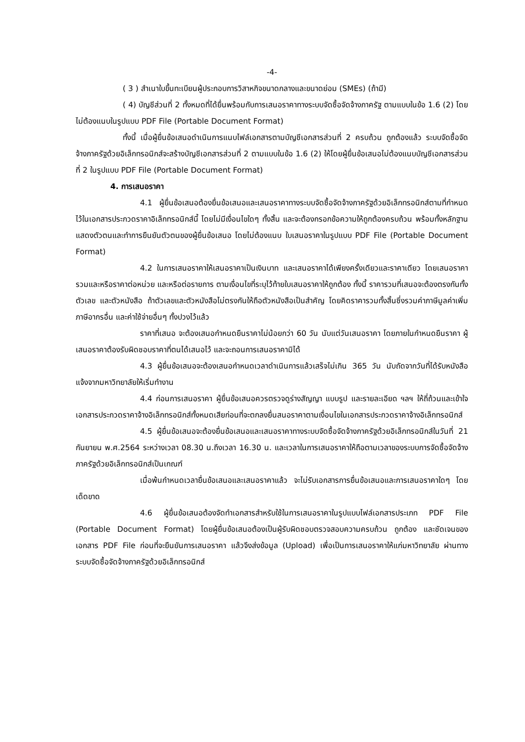-4-
( 3 ) สำเนาใบขึ้นทะเบียนผู้ประกอบการวิสาหกิจขนาดกลางและขนาดย่อม (SMEs) (ถ้ามี)
( 4) บัญชีส่วนที่ 2 ทั้งหมดที่ได้ยื่นพร้อมกับการเสนอราคาทางระบบจัดซื้อจัดจ้างภาครัฐ ตามแบบในข้อ 1.6 (2) โดยไม่ต้องแนบในรูปแบบ PDF File (Portable Document Format)
ทั้งนี้ เมื่อผู้ยื่นข้อเสนอดำเนินการแนบไฟล์เอกสารตามบัญชีเอกสารส่วนที่ 2 ครบถ้วน ถูกต้องแล้ว ระบบจัดซื้อจัดจ้างภาครัฐด้วยอิเล็กทรอนิกส์จะสร้างบัญชีเอกสารส่วนที่ 2 ตามแบบในข้อ 1.6 (2) ให้โดยผู้ยื่นข้อเสนอไม่ต้องแนบบัญชีเอกสารส่วนที่ 2 ในรูปแบบ PDF File (Portable Document Format)
4. การเสนอราคา
4.1 ผู้ยื่นข้อเสนอต้องยื่นข้อเสนอและเสนอราคาทางระบบจัดซื้อจัดจ้างภาครัฐด้วยอิเล็กทรอนิกส์ตามที่กำหนดไว้ในเอกสารประกวดราคาอิเล็กทรอนิกส์นี้ โดยไม่มีเงื่อนไขใดๆ ทั้งสิ้น และจะต้องกรอกข้อความให้ถูกต้องครบถ้วน พร้อมทั้งหลักฐานแสดงตัวตนและทำการยืนยันตัวตนของผู้ยื่นข้อเสนอ โดยไม่ต้องแนบ ใบเสนอราคาในรูปแบบ PDF File (Portable Document Format)
4.2 ในการเสนอราคาให้เสนอราคาเป็นเงินบาท และเสนอราคาได้เพียงครั้งเดียวและราคาเดียว โดยเสนอราคารวมและหรือราคาต่อหน่วย และหรือต่อรายการ ตามเงื่อนไขที่ระบุไว้ท้ายใบเสนอราคาให้ถูกต้อง ทั้งนี้ ราคารวมที่เสนอจะต้องตรงกันทั้งตัวเลข และตัวหนังสือ ถ้าตัวเลขและตัวหนังสือไม่ตรงกันให้ถือตัวหนังสือเป็นสำคัญ โดยคิดราคารวมทั้งสิ้นซึ่งรวมค่าภาษีมูลค่าเพิ่ม ภาษีอากรอื่น และค่าใช้จ่ายอื่นๆ ทั้งปวงไว้แล้ว
ราคาที่เสนอ จะต้องเสนอกำหนดยืนราคาไม่น้อยกว่า 60 วัน นับแต่วันเสนอราคา โดยภายในกำหนดยืนราคา ผู้เสนอราคาต้องรับผิดชอบราคาที่ตนได้เสนอไว้ และจะถอนการเสนอราคามิได้
4.3 ผู้ยื่นข้อเสนอจะต้องเสนอกำหนดเวลาดำเนินการแล้วเสร็จไม่เกิน 365 วัน นับถัดจากวันที่ได้รับหนังสือแจ้งจากมหาวิทยาลัยให้เริ่มทำงาน
4.4 ก่อนการเสนอราคา ผู้ยื่นข้อเสนอควรตรวจดูร่างสัญญา แบบรูป และรายละเอียด ฯลฯ ให้ถี่ถ้วนและเข้าใจเอกสารประกวดราคาจ้างอิเล็กทรอนิกส์ทั้งหมดเสียก่อนที่จะตกลงยื่นสนอราคาตามเงื่อนไขในเอกสารประกวดราคาจ้างอิเล็กทรอนิกส์
4.5 ผู้ยื่นข้อเสนอจะต้องยื่นข้อเสนอและเสนอราคาทางระบบจัดซื้อจัดจ้างภาครัฐด้วยอิเล็กทรอนิกส์ในวันที่ 21 กันยายน พ.ศ.2564 ระหว่างเวลา 08.30 น.ถึงเวลา 16.30 น. และเวลาในการเสนอราคาให้ถือตามเวลาของระบบการจัดซื้อจัดจ้างภาครัฐด้วยอิเล็กทรอนิกส์เป็นเกณฑ์
เมื่อพ้นกำหนดเวลายื่นข้อเสนอและเสนอราคาแล้ว จะไม่รับเอกสารการยื่นข้อเสนอและการเสนอราคาใดๆ โดยเด็ดขาด
4.6 ผู้ยื่นข้อเสนอต้องจัดทำเอกสารสำหรับใช้ในการเสนอราคาในรูปแบบไฟล์เอกสารประเภท PDF File (Portable Document Format) โดยผู้ยื่นข้อเสนอต้องเป็นผู้รับผิดชอบตรวจสอบความครบถ้วน ถูกต้อง และชัดเจนของเอกสาร PDF File ก่อนที่จะยืนยันการเสนอราคา แล้วจึงส่งข้อมูล (Upload) เพื่อเป็นการเสนอราคาให้แก่มหาวิทยาลัย ผ่านทางระบบจัดซื้อจัดจ้างภาครัฐด้วยอิเล็กทรอนิกส์